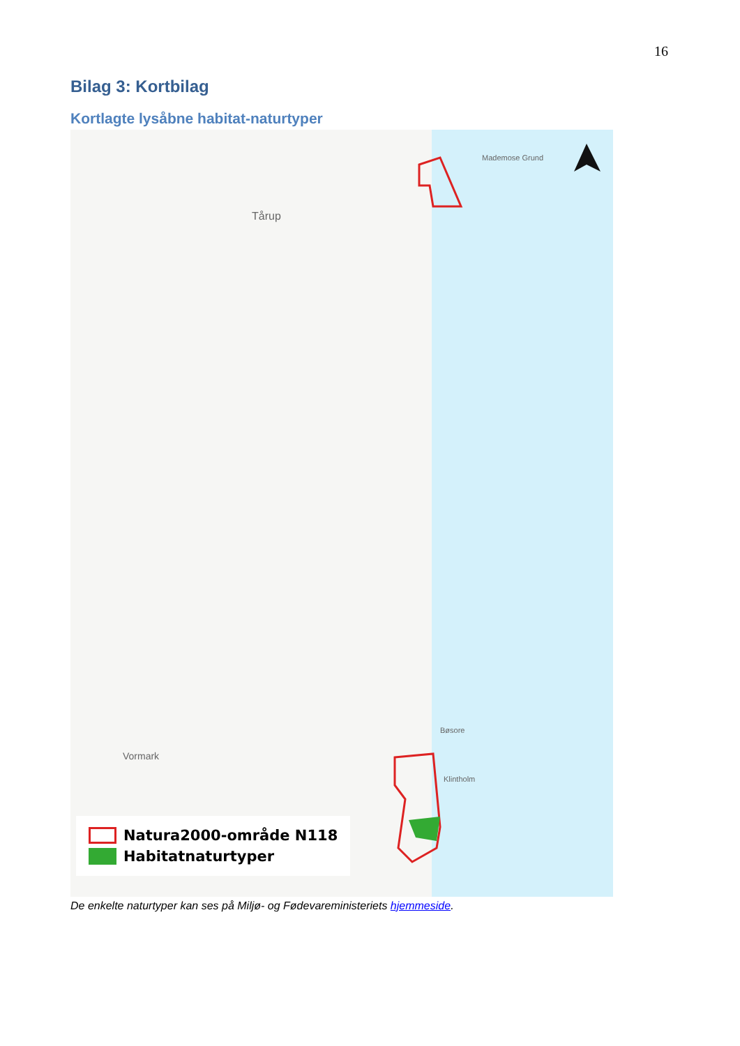16
Bilag 3: Kortbilag
Kortlagte lysåbne habitat-naturtyper
Mademose Grund
Tårup
Vormark
Bøsore
Klintholm
Natura2000-område N118
Habitatnaturtyper
De enkelte naturtyper kan ses på Miljø- og Fødevareministeriets hjemmeside.